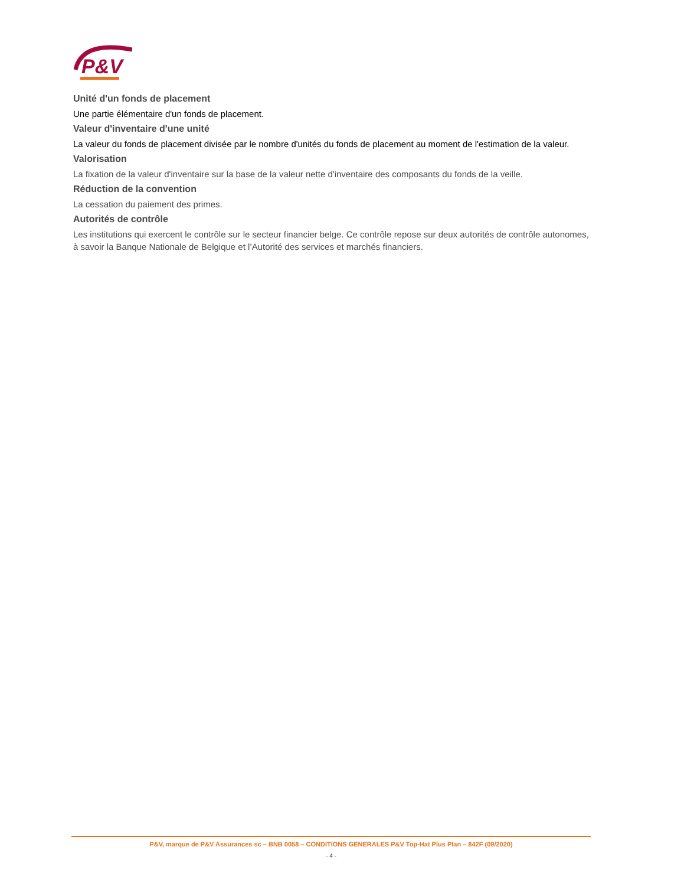P&V
Unité d'un fonds de placement
Une partie élémentaire d'un fonds de placement.
Valeur d'inventaire d'une unité
La valeur du fonds de placement divisée par le nombre d'unités du fonds de placement au moment de l'estimation de la valeur.
Valorisation
La fixation de la valeur d'inventaire sur la base de la valeur nette d'inventaire des composants du fonds de la veille.
Réduction de la convention
La cessation du paiement des primes.
Autorités de contrôle
Les institutions qui exercent le contrôle sur le secteur financier belge. Ce contrôle repose sur deux autorités de contrôle autonomes, à savoir la Banque Nationale de Belgique et l’Autorité des services et marchés financiers.
P&V, marque de P&V Assurances sc – BNB 0058 – CONDITIONS GENERALES P&V Top-Hat Plus Plan – 842F (09/2020)
- 4 -